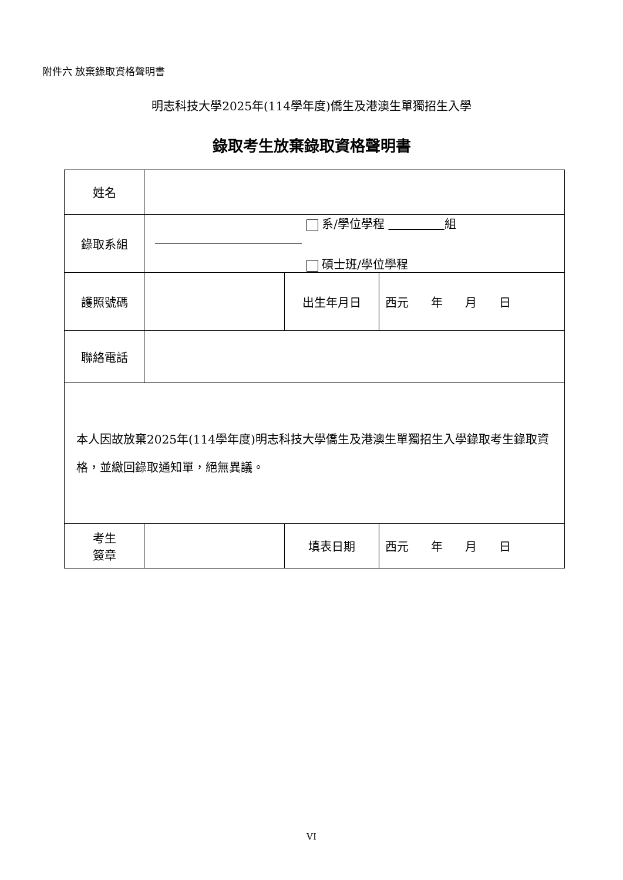附件六 放棄錄取資格聲明書
明志科技大學2025年(114學年度)僑生及港澳生單獨招生入學
錄取考生放棄錄取資格聲明書
| 姓名 | | | |
| 錄取系組 | 系/學位學程 組 碩士班/學位學程 | | |
| 護照號碼 | | 出生年月日 | 西元 年 月 日 |
| 聯絡電話 | | | |
| 本人因故放棄2025年(114學年度)明志科技大學僑生及港澳生單獨招生入學錄取考生錄取資格，並繳回錄取通知單，絕無異議。 | | | |
| 考生 簽章 | | 填表日期 | 西元 年 月 日 |
VI